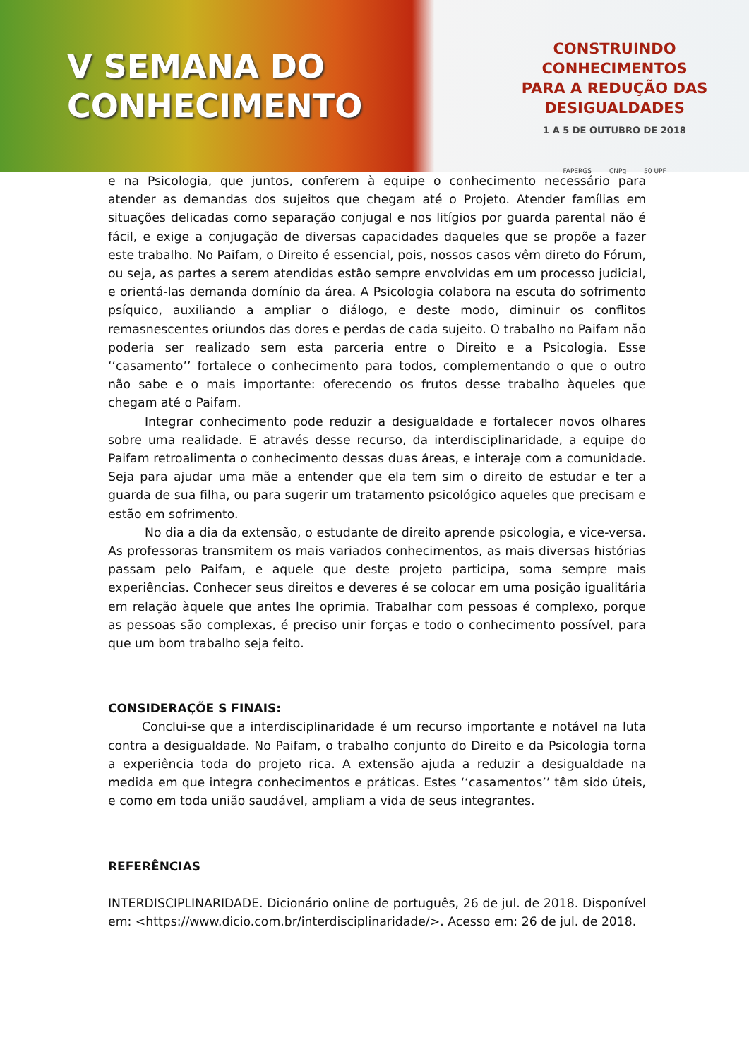V SEMANA DO
CONHECIMENTO
CONSTRUINDO CONHECIMENTOS
PARA A REDUÇÃO DAS DESIGUALDADES
1 A 5 DE OUTUBRO DE 2018
FAPERGS CNPq 50 UPF
e na Psicologia, que juntos, conferem à equipe o conhecimento necessário para atender as demandas dos sujeitos que chegam até o Projeto. Atender famílias em situações delicadas como separação conjugal e nos litígios por guarda parental não é fácil, e exige a conjugação de diversas capacidades daqueles que se propõe a fazer este trabalho. No Paifam, o Direito é essencial, pois, nossos casos vêm direto do Fórum, ou seja, as partes a serem atendidas estão sempre envolvidas em um processo judicial, e orientá-las demanda domínio da área. A Psicologia colabora na escuta do sofrimento psíquico, auxiliando a ampliar o diálogo, e deste modo, diminuir os conflitos remasnescentes oriundos das dores e perdas de cada sujeito. O trabalho no Paifam não poderia ser realizado sem esta parceria entre o Direito e a Psicologia. Esse ‘‘casamento’’ fortalece o conhecimento para todos, complementando o que o outro não sabe e o mais importante: oferecendo os frutos desse trabalho àqueles que chegam até o Paifam.
Integrar conhecimento pode reduzir a desigualdade e fortalecer novos olhares sobre uma realidade. E através desse recurso, da interdisciplinaridade, a equipe do Paifam retroalimenta o conhecimento dessas duas áreas, e interaje com a comunidade. Seja para ajudar uma mãe a entender que ela tem sim o direito de estudar e ter a guarda de sua filha, ou para sugerir um tratamento psicológico aqueles que precisam e estão em sofrimento.
No dia a dia da extensão, o estudante de direito aprende psicologia, e vice-versa. As professoras transmitem os mais variados conhecimentos, as mais diversas histórias passam pelo Paifam, e aquele que deste projeto participa, soma sempre mais experiências. Conhecer seus direitos e deveres é se colocar em uma posição igualitária em relação àquele que antes lhe oprimia. Trabalhar com pessoas é complexo, porque as pessoas são complexas, é preciso unir forças e todo o conhecimento possível, para que um bom trabalho seja feito.
CONSIDERAÇÕE S FINAIS:
Conclui-se que a interdisciplinaridade é um recurso importante e notável na luta contra a desigualdade. No Paifam, o trabalho conjunto do Direito e da Psicologia torna a experiência toda do projeto rica. A extensão ajuda a reduzir a desigualdade na medida em que integra conhecimentos e práticas. Estes ‘‘casamentos’’ têm sido úteis, e como em toda união saudável, ampliam a vida de seus integrantes.
REFERÊNCIAS
INTERDISCIPLINARIDADE. Dicionário online de português, 26 de jul. de 2018. Disponível em: <https://www.dicio.com.br/interdisciplinaridade/>. Acesso em: 26 de jul. de 2018.